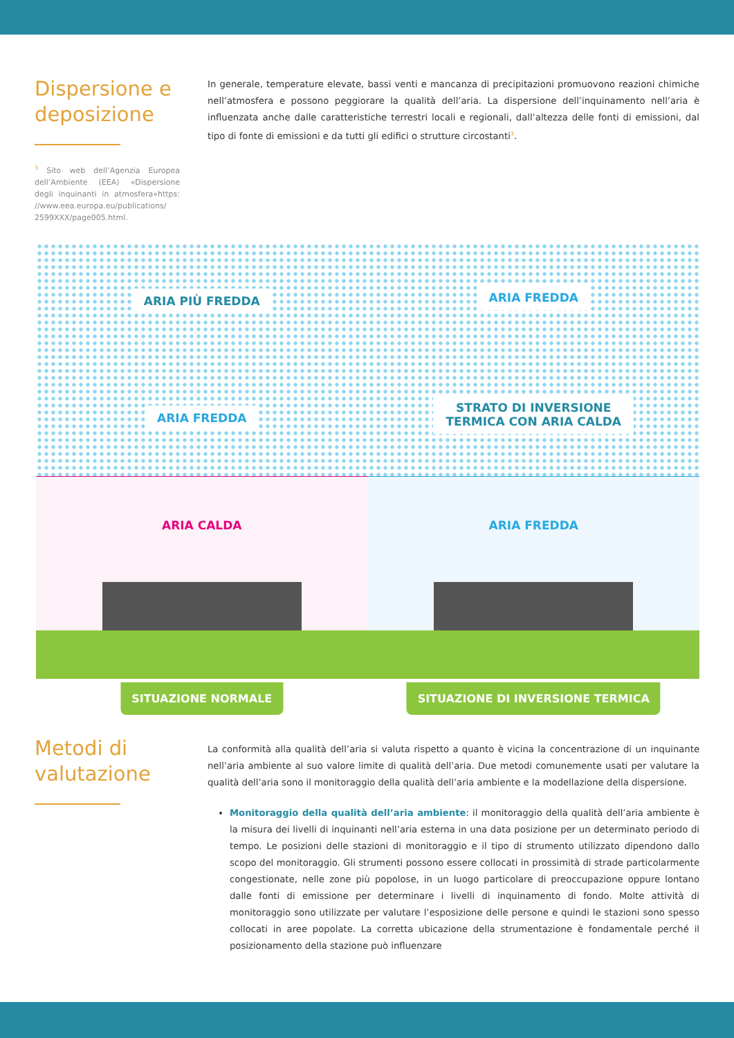Dispersione e deposizione
<sup>3</sup> Sito web dell’Agenzia Europea dell’Ambiente (EEA) «Dispersione degli inquinanti in atmosfera»https: //www.eea.europa.eu/publications/ 2599XXX/page005.html.
In generale, temperature elevate, bassi venti e mancanza di precipitazioni promuovono reazioni chimiche nell’atmosfera e possono peggiorare la qualità dell’aria. La dispersione dell’inquinamento nell’aria è influenzata anche dalle caratteristiche terrestri locali e regionali, dall’altezza delle fonti di emissioni, dal tipo di fonte di emissioni e da tutti gli edifici o strutture circostanti<sup>3</sup>.
ARIA PIÙ FREDDA
ARIA FREDDA
ARIA CALDA
SITUAZIONE NORMALE
ARIA FREDDA
STRATO DI INVERSIONE
TERMICA CON ARIA CALDA
ARIA FREDDA
SITUAZIONE DI INVERSIONE TERMICA
Metodi di valutazione
La conformità alla qualità dell’aria si valuta rispetto a quanto è vicina la concentrazione di un inquinante nell’aria ambiente al suo valore limite di qualità dell’aria. Due metodi comunemente usati per valutare la qualità dell’aria sono il monitoraggio della qualità dell’aria ambiente e la modellazione della dispersione.
Monitoraggio della qualità dell’aria ambiente: il monitoraggio della qualità dell’aria ambiente è la misura dei livelli di inquinanti nell’aria esterna in una data posizione per un determinato periodo di tempo. Le posizioni delle stazioni di monitoraggio e il tipo di strumento utilizzato dipendono dallo scopo del monitoraggio. Gli strumenti possono essere collocati in prossimità di strade particolarmente congestionate, nelle zone più popolose, in un luogo particolare di preoccupazione oppure lontano dalle fonti di emissione per determinare i livelli di inquinamento di fondo. Molte attività di monitoraggio sono utilizzate per valutare l’esposizione delle persone e quindi le stazioni sono spesso collocati in aree popolate. La corretta ubicazione della strumentazione è fondamentale perché il posizionamento della stazione può influenzare